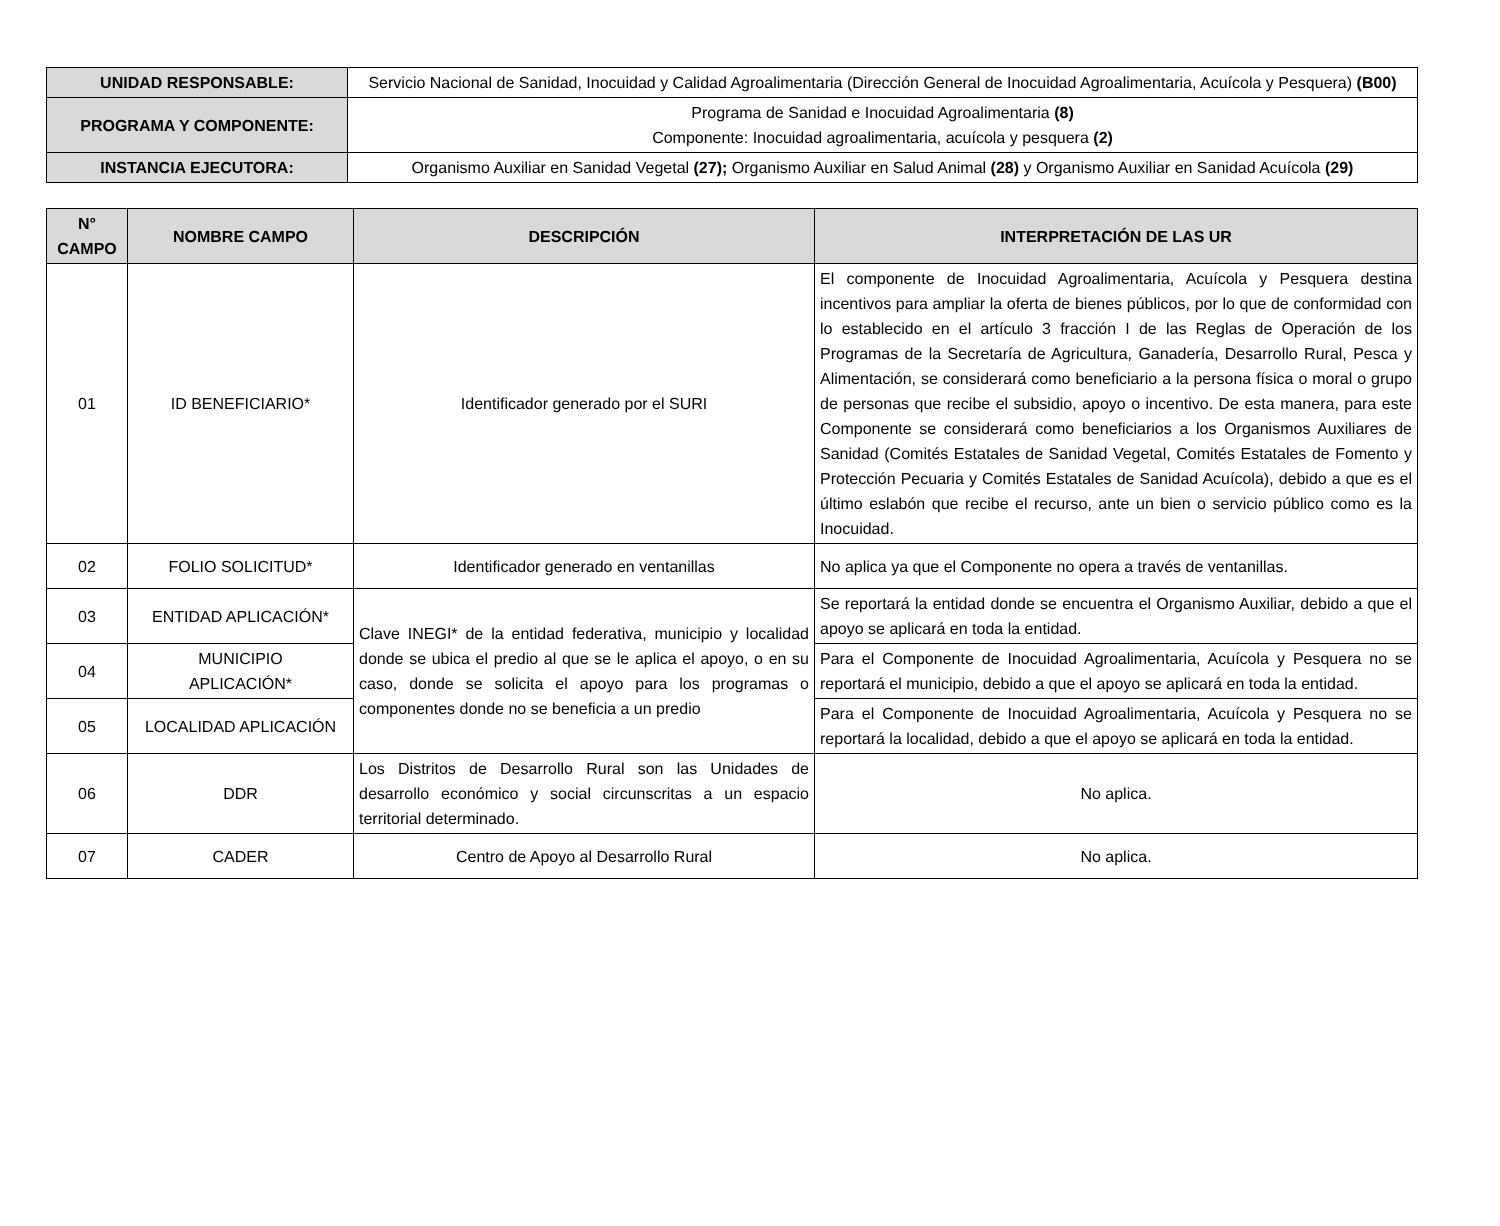| UNIDAD RESPONSABLE: | Servicio Nacional de Sanidad, Inocuidad y Calidad Agroalimentaria (Dirección General de Inocuidad Agroalimentaria, Acuícola y Pesquera) (B00) |
| PROGRAMA Y COMPONENTE: | Programa de Sanidad e Inocuidad Agroalimentaria (8) Componente: Inocuidad agroalimentaria, acuícola y pesquera (2) |
| INSTANCIA EJECUTORA: | Organismo Auxiliar en Sanidad Vegetal (27); Organismo Auxiliar en Salud Animal (28) y Organismo Auxiliar en Sanidad Acuícola (29) |
| N° CAMPO | NOMBRE CAMPO | DESCRIPCIÓN | INTERPRETACIÓN DE LAS UR |
| --- | --- | --- | --- |
| 01 | ID BENEFICIARIO* | Identificador generado por el SURI | El componente de Inocuidad Agroalimentaria, Acuícola y Pesquera destina incentivos para ampliar la oferta de bienes públicos, por lo que de conformidad con lo establecido en el artículo 3 fracción I de las Reglas de Operación de los Programas de la Secretaría de Agricultura, Ganadería, Desarrollo Rural, Pesca y Alimentación, se considerará como beneficiario a la persona física o moral o grupo de personas que recibe el subsidio, apoyo o incentivo. De esta manera, para este Componente se considerará como beneficiarios a los Organismos Auxiliares de Sanidad (Comités Estatales de Sanidad Vegetal, Comités Estatales de Fomento y Protección Pecuaria y Comités Estatales de Sanidad Acuícola), debido a que es el último eslabón que recibe el recurso, ante un bien o servicio público como es la Inocuidad. |
| 02 | FOLIO SOLICITUD* | Identificador generado en ventanillas | No aplica ya que el Componente no opera a través de ventanillas. |
| 03 | ENTIDAD APLICACIÓN* | Clave INEGI* de la entidad federativa, municipio y localidad donde se ubica el predio al que se le aplica el apoyo, o en su caso, donde se solicita el apoyo para los programas o componentes donde no se beneficia a un predio | Se reportará la entidad donde se encuentra el Organismo Auxiliar, debido a que el apoyo se aplicará en toda la entidad. |
| 04 | MUNICIPIO APLICACIÓN* | | Para el Componente de Inocuidad Agroalimentaria, Acuícola y Pesquera no se reportará el municipio, debido a que el apoyo se aplicará en toda la entidad. |
| 05 | LOCALIDAD APLICACIÓN | | Para el Componente de Inocuidad Agroalimentaria, Acuícola y Pesquera no se reportará la localidad, debido a que el apoyo se aplicará en toda la entidad. |
| 06 | DDR | Los Distritos de Desarrollo Rural son las Unidades de desarrollo económico y social circunscritas a un espacio territorial determinado. | No aplica. |
| 07 | CADER | Centro de Apoyo al Desarrollo Rural | No aplica. |